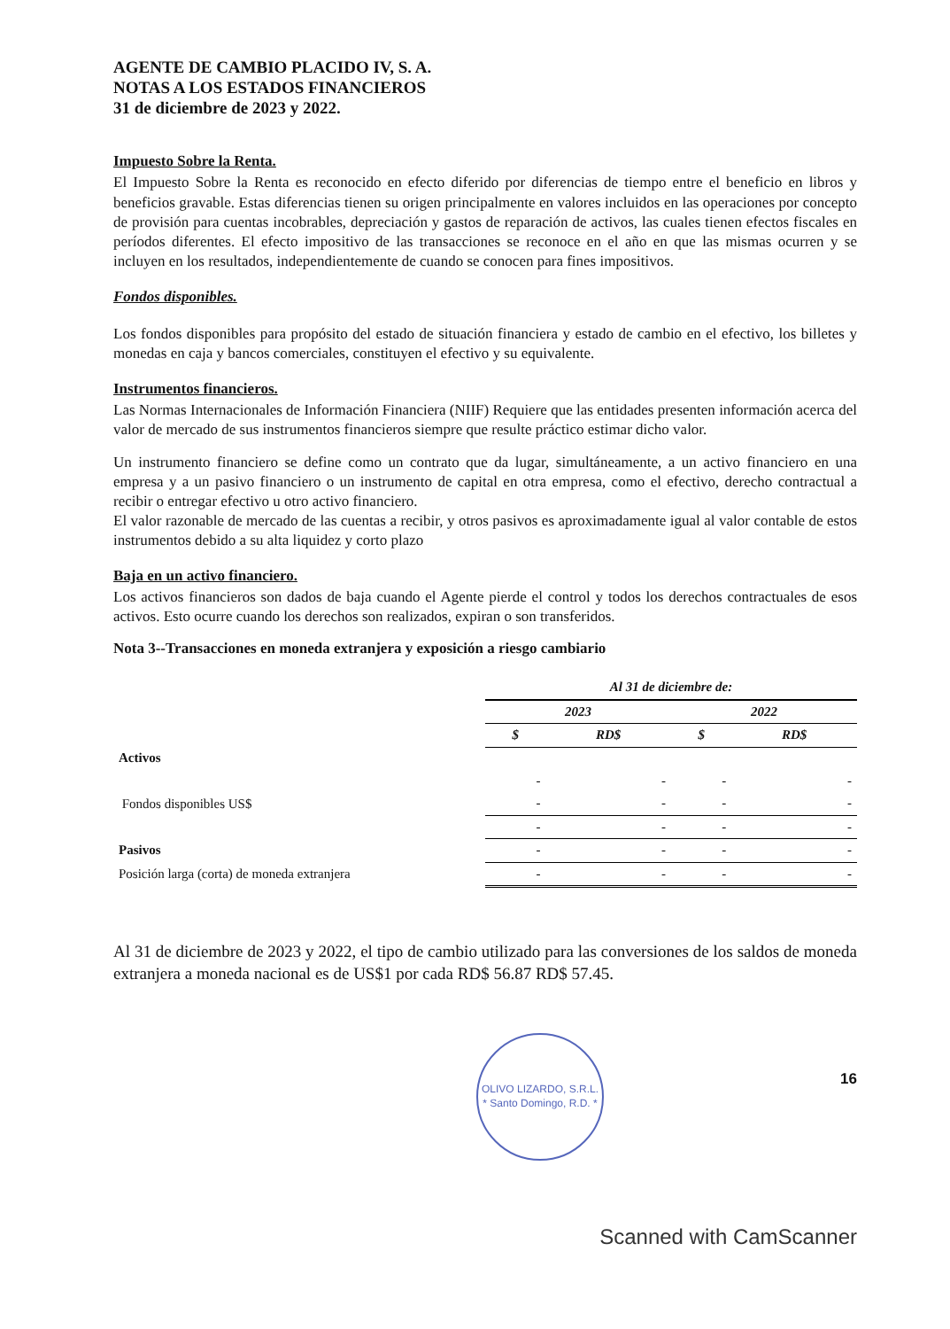AGENTE DE CAMBIO PLACIDO IV, S. A.
NOTAS A LOS ESTADOS FINANCIEROS
31 de diciembre de 2023 y 2022.
Impuesto Sobre la Renta.
El Impuesto Sobre la Renta es reconocido en efecto diferido por diferencias de tiempo entre el beneficio en libros y beneficios gravable. Estas diferencias tienen su origen principalmente en valores incluidos en las operaciones por concepto de provisión para cuentas incobrables, depreciación y gastos de reparación de activos, las cuales tienen efectos fiscales en períodos diferentes. El efecto impositivo de las transacciones se reconoce en el año en que las mismas ocurren y se incluyen en los resultados, independientemente de cuando se conocen para fines impositivos.
Fondos disponibles.
Los fondos disponibles para propósito del estado de situación financiera y estado de cambio en el efectivo, los billetes y monedas en caja y bancos comerciales, constituyen el efectivo y su equivalente.
Instrumentos financieros.
Las Normas Internacionales de Información Financiera (NIIF) Requiere que las entidades presenten información acerca del valor de mercado de sus instrumentos financieros siempre que resulte práctico estimar dicho valor.
Un instrumento financiero se define como un contrato que da lugar, simultáneamente, a un activo financiero en una empresa y a un pasivo financiero o un instrumento de capital en otra empresa, como el efectivo, derecho contractual a recibir o entregar efectivo u otro activo financiero.
El valor razonable de mercado de las cuentas a recibir, y otros pasivos es aproximadamente igual al valor contable de estos instrumentos debido a su alta liquidez y corto plazo
Baja en un activo financiero.
Los activos financieros son dados de baja cuando el Agente pierde el control y todos los derechos contractuales de esos activos. Esto ocurre cuando los derechos son realizados, expiran o son transferidos.
Nota 3--Transacciones en moneda extranjera y exposición a riesgo cambiario
| | Al 31 de diciembre de: | | | |
| | 2023 | | 2022 | |
| | $ | RD$ | $ | RD$ |
| Activos | | | | |
| | - | - | - | - |
| Fondos disponibles US$ | - | - | - | - |
| | - | - | - | - |
| Pasivos | - | - | - | - |
| Posición larga (corta) de moneda extranjera | - | - | - | - |
Al 31 de diciembre de 2023 y 2022, el tipo de cambio utilizado para las conversiones de los saldos de moneda extranjera a moneda nacional es de US$1 por cada RD$ 56.87 RD$ 57.45.
OLIVO LIZARDO, S.R.L.
* Santo Domingo, R.D. *
16
Scanned with CamScanner